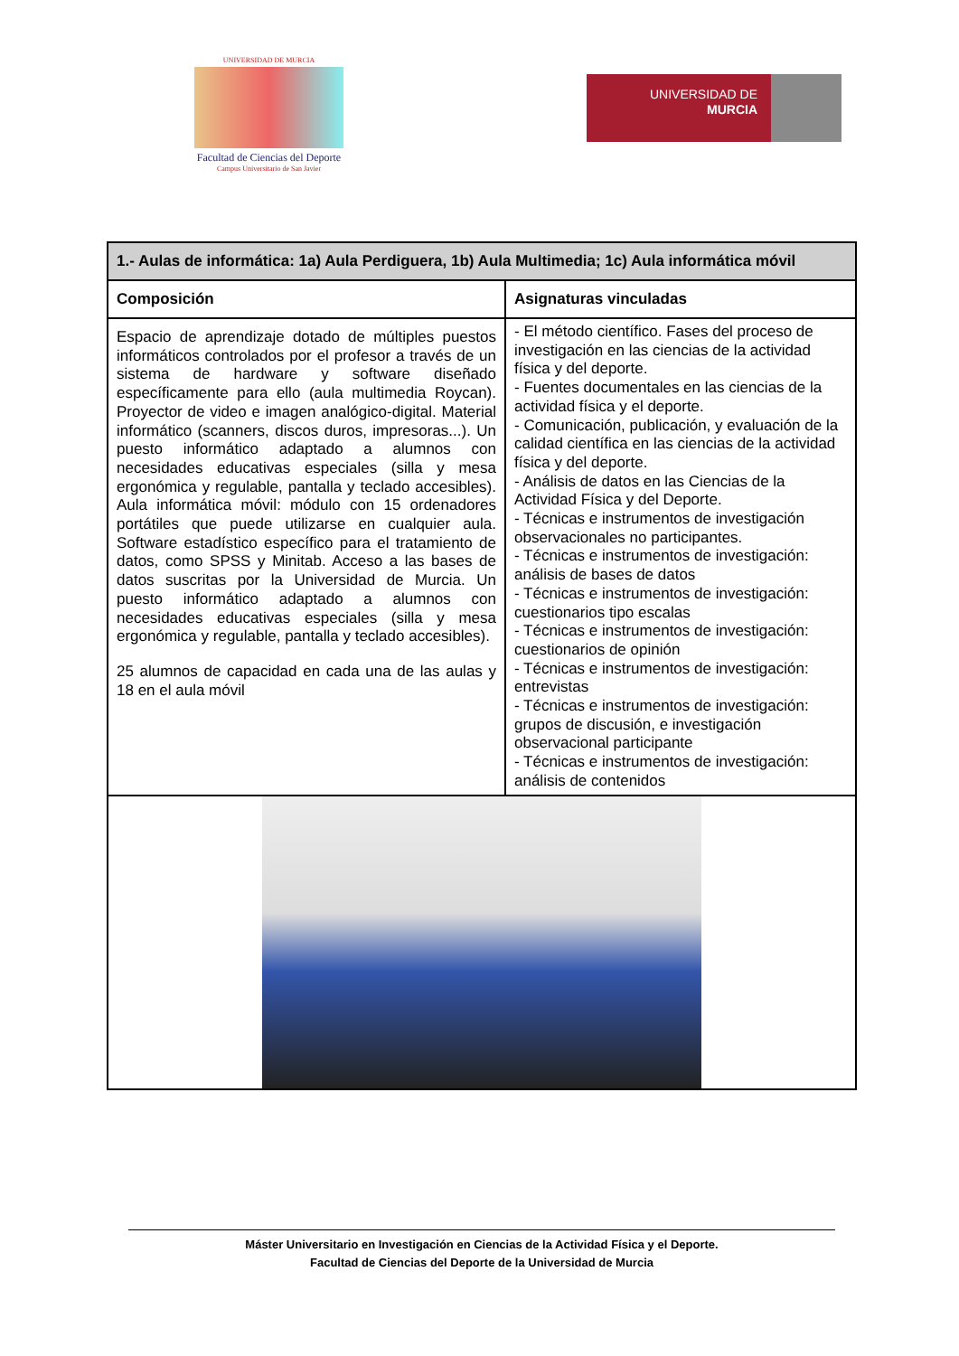UNIVERSIDAD DE MURCIA
Facultad de Ciencias del Deporte
Campus Universitario de San Javier
UNIVERSIDAD DE
MURCIA
| 1.- Aulas de informática: 1a) Aula Perdiguera, 1b) Aula Multimedia; 1c) Aula informática móvil | |
| --- | --- |
| Composición | Asignaturas vinculadas |
| Espacio de aprendizaje dotado de múltiples puestos informáticos controlados por el profesor a través de un sistema de hardware y software diseñado específicamente para ello (aula multimedia Roycan). Proyector de video e imagen analógico-digital. Material informático (scanners, discos duros, impresoras...). Un puesto informático adaptado a alumnos con necesidades educativas especiales (silla y mesa ergonómica y regulable, pantalla y teclado accesibles). Aula informática móvil: módulo con 15 ordenadores portátiles que puede utilizarse en cualquier aula. Software estadístico específico para el tratamiento de datos, como SPSS y Minitab. Acceso a las bases de datos suscritas por la Universidad de Murcia. Un puesto informático adaptado a alumnos con necesidades educativas especiales (silla y mesa ergonómica y regulable, pantalla y teclado accesibles). 25 alumnos de capacidad en cada una de las aulas y 18 en el aula móvil | - El método científico. Fases del proceso de investigación en las ciencias de la actividad física y del deporte. - Fuentes documentales en las ciencias de la actividad física y el deporte. - Comunicación, publicación, y evaluación de la calidad científica en las ciencias de la actividad física y del deporte. - Análisis de datos en las Ciencias de la Actividad Física y del Deporte. - Técnicas e instrumentos de investigación observacionales no participantes. - Técnicas e instrumentos de investigación: análisis de bases de datos - Técnicas e instrumentos de investigación: cuestionarios tipo escalas - Técnicas e instrumentos de investigación: cuestionarios de opinión - Técnicas e instrumentos de investigación: entrevistas - Técnicas e instrumentos de investigación: grupos de discusión, e investigación observacional participante - Técnicas e instrumentos de investigación: análisis de contenidos |
Máster Universitario en Investigación en Ciencias de la Actividad Física y el Deporte.
Facultad de Ciencias del Deporte de la Universidad de Murcia